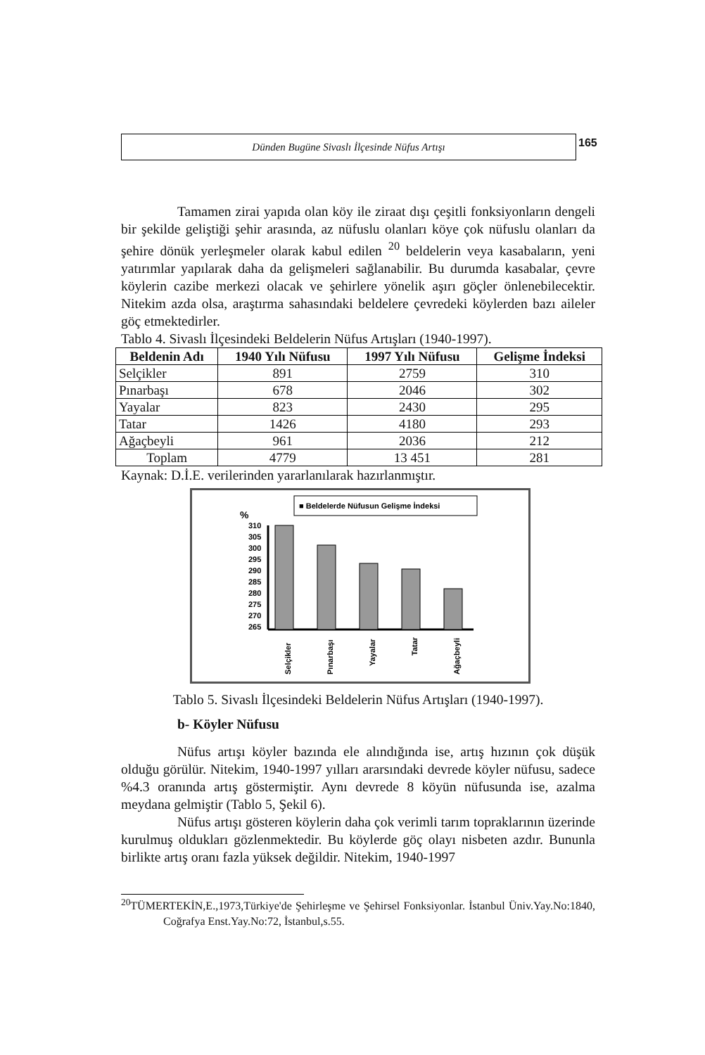Dünden Bugüne Sivaslı İlçesinde Nüfus Artışı
165
Tamamen zirai yapıda olan köy ile ziraat dışı çeşitli fonksiyonların dengeli bir şekilde geliştiği şehir arasında, az nüfuslu olanları köye çok nüfuslu olanları da şehire dönük yerleşmeler olarak kabul edilen <sup>20</sup> beldelerin veya kasabaların, yeni yatırımlar yapılarak daha da gelişmeleri sağlanabilir. Bu durumda kasabalar, çevre köylerin cazibe merkezi olacak ve şehirlere yönelik aşırı göçler önlenebilecektir. Nitekim azda olsa, araştırma sahasındaki beldelere çevredeki köylerden bazı aileler göç etmektedirler.
Tablo 4. Sivaslı İlçesindeki Beldelerin Nüfus Artışları (1940-1997).
| Beldenin Adı | 1940 Yılı Nüfusu | 1997 Yılı Nüfusu | Gelişme İndeksi |
| --- | --- | --- | --- |
| Selçikler | 891 | 2759 | 310 |
| Pınarbaşı | 678 | 2046 | 302 |
| Yayalar | 823 | 2430 | 295 |
| Tatar | 1426 | 4180 | 293 |
| Ağaçbeyli | 961 | 2036 | 212 |
| Toplam | 4779 | 13 451 | 281 |
Kaynak: D.İ.E. verilerinden yararlanılarak hazırlanmıştır.
■ Beldelerde Nüfusun Gelişme İndeksi
%
310
305
300
295
290
285
280
275
270
265
Selçikler
Pınarbaşı
Yayalar
Tatar
Ağaçbeyli
Tablo 5. Sivaslı İlçesindeki Beldelerin Nüfus Artışları (1940-1997).
b- Köyler Nüfusu
Nüfus artışı köyler bazında ele alındığında ise, artış hızının çok düşük olduğu görülür. Nitekim, 1940-1997 yılları ararsındaki devrede köyler nüfusu, sadece %4.3 oranında artış göstermiştir. Aynı devrede 8 köyün nüfusunda ise, azalma meydana gelmiştir (Tablo 5, Şekil 6).
Nüfus artışı gösteren köylerin daha çok verimli tarım topraklarının üzerinde kurulmuş oldukları gözlenmektedir. Bu köylerde göç olayı nisbeten azdır. Bununla birlikte artış oranı fazla yüksek değildir. Nitekim, 1940-1997
<sup>20</sup> TÜMERTEKİN,E.,1973,Türkiye'de Şehirleşme ve Şehirsel Fonksiyonlar. İstanbul Üniv.Yay.No:1840, Coğrafya Enst.Yay.No:72, İstanbul,s.55.